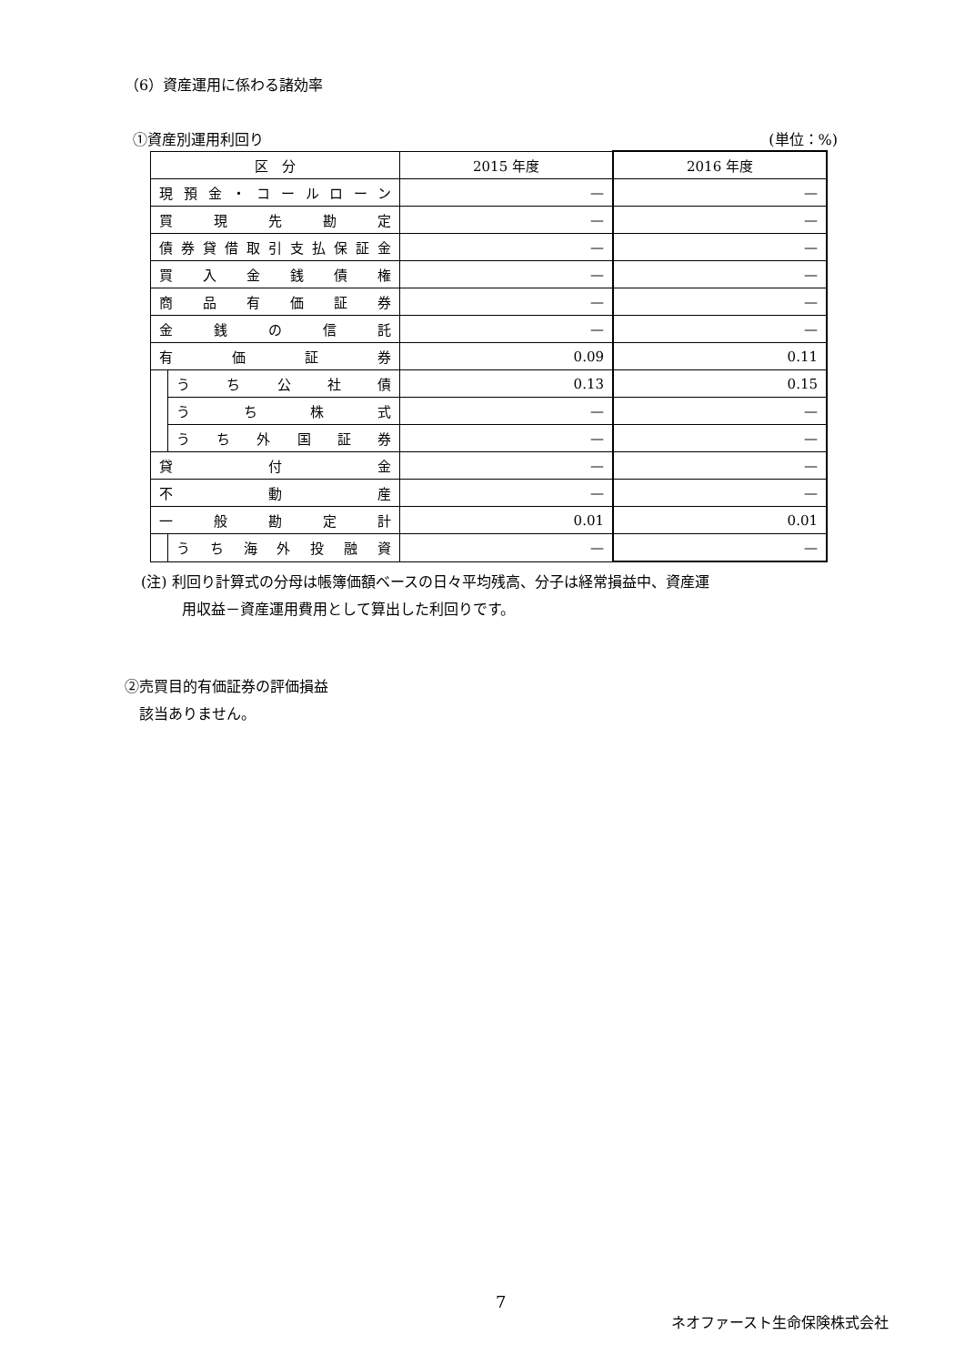（6）資産運用に係わる諸効率
①資産別運用利回り (単位：%)
| 区 分 | | 2015 年度 | 2016 年度 |
| 現預金・コールローン | | — | — |
| 買現先勘定 | | — | — |
| 債券貸借取引支払保証金 | | — | — |
| 買入金銭債権 | | — | — |
| 商品有価証券 | | — | — |
| 金銭の信託 | | — | — |
| 有価証券 | | 0.09 | 0.11 |
| | うち公社債 | 0.13 | 0.15 |
| | うち株式 | — | — |
| | うち外国証券 | — | — |
| 貸付金 | | — | — |
| 不動産 | | — | — |
| 一般勘定計 | | 0.01 | 0.01 |
| | うち海外投融資 | — | — |
(注) 利回り計算式の分母は帳簿価額ベースの日々平均残高、分子は経常損益中、資産運
用収益－資産運用費用として算出した利回りです。
②売買目的有価証券の評価損益
　該当ありません。
7
ネオファースト生命保険株式会社